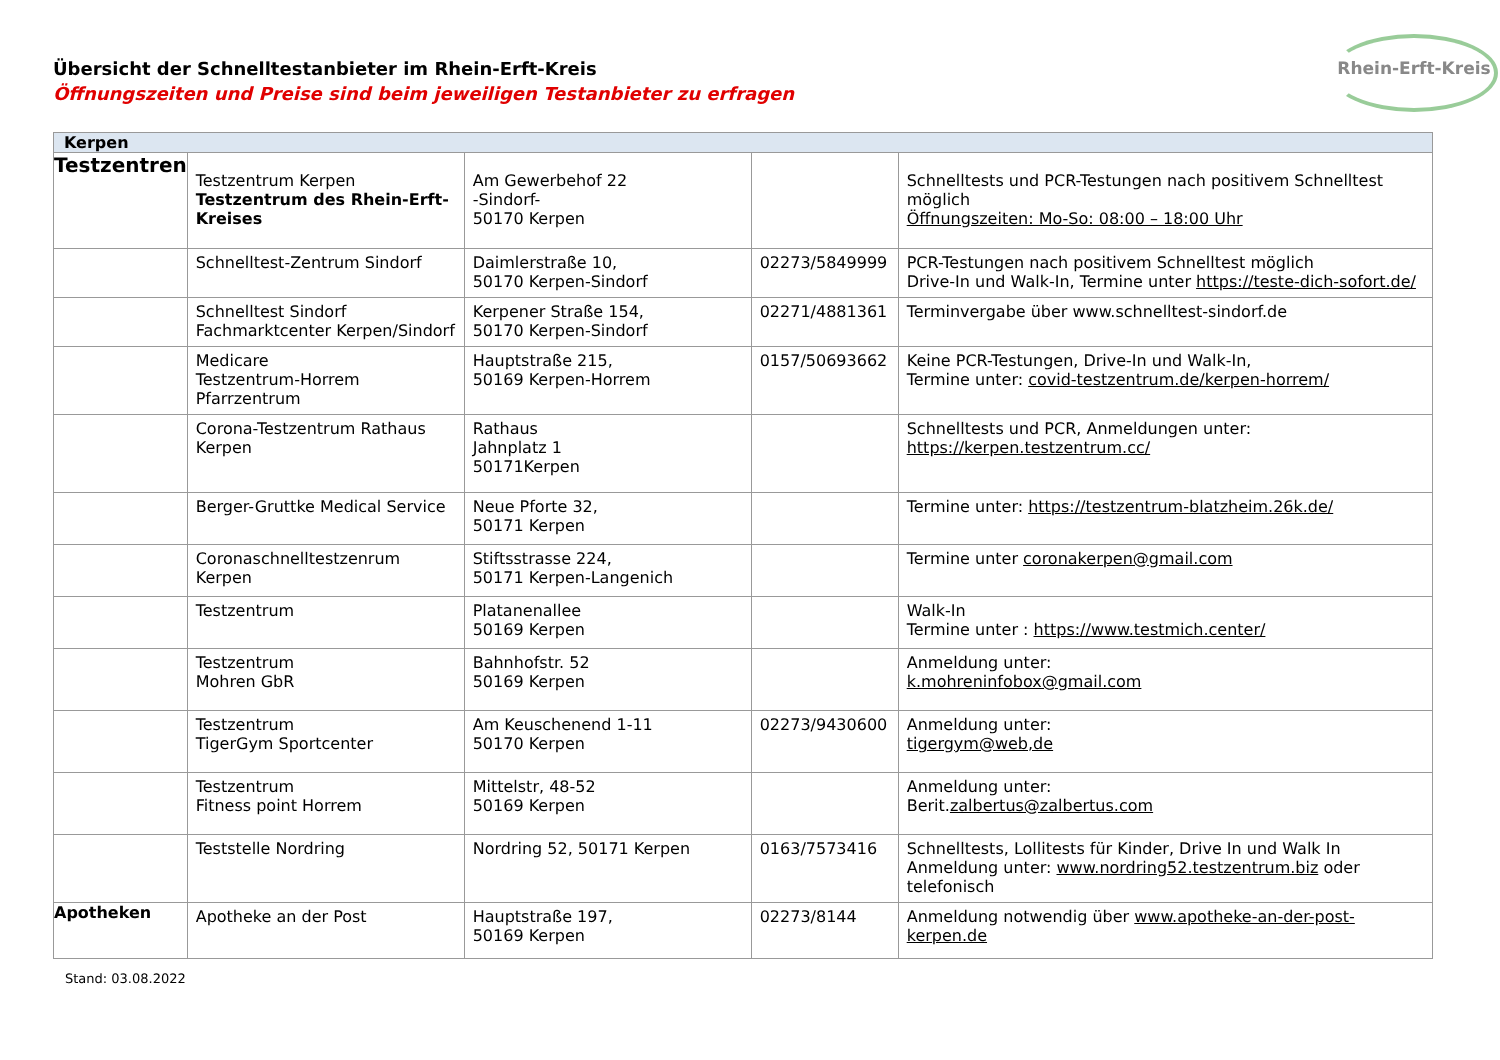Rhein-Erft-Kreis
Übersicht der Schnelltestanbieter im Rhein-Erft-Kreis
Öffnungszeiten und Preise sind beim jeweiligen Testanbieter zu erfragen
| Kerpen | | | | |
| --- | --- | --- | --- | --- |
| Testzentren | Testzentrum Kerpen Testzentrum des Rhein-Erft-Kreises | Am Gewerbehof 22 -Sindorf- 50170 Kerpen | | Schnelltests und PCR-Testungen nach positivem Schnelltest möglich Öffnungszeiten: Mo-So: 08:00 – 18:00 Uhr |
| | Schnelltest-Zentrum Sindorf | Daimlerstraße 10, 50170 Kerpen-Sindorf | 02273/5849999 | PCR-Testungen nach positivem Schnelltest möglich Drive-In und Walk-In, Termine unter https://teste-dich-sofort.de/ |
| | Schnelltest Sindorf Fachmarktcenter Kerpen/Sindorf | Kerpener Straße 154, 50170 Kerpen-Sindorf | 02271/4881361 | Terminvergabe über www.schnelltest-sindorf.de |
| | Medicare Testzentrum-Horrem Pfarrzentrum | Hauptstraße 215, 50169 Kerpen-Horrem | 0157/50693662 | Keine PCR-Testungen, Drive-In und Walk-In, Termine unter: covid-testzentrum.de/kerpen-horrem/ |
| | Corona-Testzentrum Rathaus Kerpen | Rathaus Jahnplatz 1 50171Kerpen | | Schnelltests und PCR, Anmeldungen unter: https://kerpen.testzentrum.cc/ |
| | Berger-Gruttke Medical Service | Neue Pforte 32, 50171 Kerpen | | Termine unter: https://testzentrum-blatzheim.26k.de/ |
| | Coronaschnelltestzenrum Kerpen | Stiftsstrasse 224, 50171 Kerpen-Langenich | | Termine unter coronakerpen@gmail.com |
| | Testzentrum | Platanenallee 50169 Kerpen | | Walk-In Termine unter : https://www.testmich.center/ |
| | Testzentrum Mohren GbR | Bahnhofstr. 52 50169 Kerpen | | Anmeldung unter: k.mohreninfobox@gmail.com |
| | Testzentrum TigerGym Sportcenter | Am Keuschenend 1-11 50170 Kerpen | 02273/9430600 | Anmeldung unter: tigergym@web,de |
| | Testzentrum Fitness point Horrem | Mittelstr, 48-52 50169 Kerpen | | Anmeldung unter: Berit. zalbertus@zalbertus.com |
| | Teststelle Nordring | Nordring 52, 50171 Kerpen | 0163/7573416 | Schnelltests, Lollitests für Kinder, Drive In und Walk In Anmeldung unter: www.nordring52.testzentrum.biz oder telefonisch |
| Apotheken | Apotheke an der Post | Hauptstraße 197, 50169 Kerpen | 02273/8144 | Anmeldung notwendig über www.apotheke-an-der-post-kerpen.de |
Stand: 03.08.2022